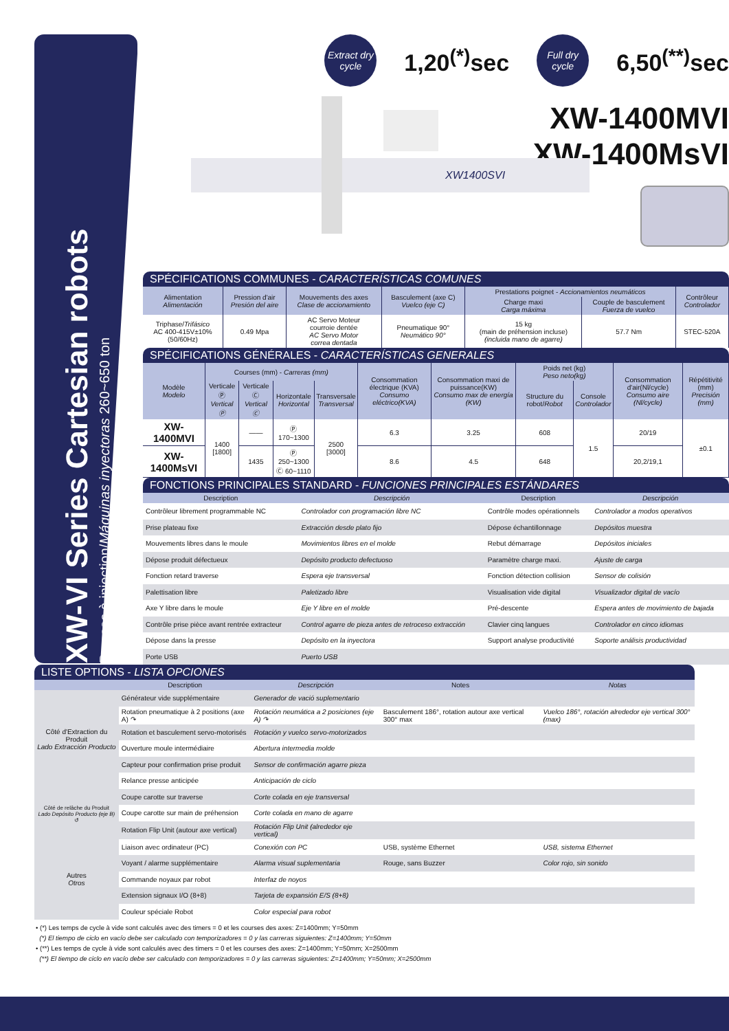XW-VI Series Cartesian robots
Presses à injection/Máquinas inyectoras 260~650 ton
Extract dry cycle
1,20<sup>(*)</sup>sec
Full dry cycle
6,50<sup>(**)</sup>sec
XW-1400MVI
XW-1400MsVI
XW1400SVI
SPÉCIFICATIONS COMMUNES - CARACTERÍSTICAS COMUNES
| Alimentation Alimentación | Pression d'air Presión del aire | Mouvements des axes Clase de accionamiento | Basculement (axe C) Vuelco (eje C) | Prestations poignet - Accionamientos neumáticos | | Contrôleur Controlador |
| --- | --- | --- | --- | --- | --- | --- |
| | | | | Charge maxi Carga máxima | Couple de basculement Fuerza de vuelco | |
| Triphase/ Trifásico AC 400-415V±10% (50/60Hz) | 0.49 Mpa | AC Servo Moteur courroie dentée AC Servo Motor correa dentada | Pneumatique 90° Neumático 90° | 15 kg (main de préhension incluse) (incluida mano de agarre) | 57.7 Nm | STEC-520A |
SPÉCIFICATIONS GÉNÉRALES - CARACTERÍSTICAS GENERALES
| Modèle Modelo | Courses (mm) - Carreras (mm) | | | | Consommation électrique (KVA) Consumo eléctrico(KVA) | Consommation maxi de puissance(KW) Consumo max de energía (KW) | Poids net (kg) Peso neto(kg) | | Consommation d'air(Nl/cycle) Consumo aire (Nl/cycle) | Répétitivité (mm) Precisión (mm) |
| --- | --- | --- | --- | --- | --- | --- | --- | --- | --- | --- |
| | Verticale Ⓟ Vertical Ⓟ | Verticale Ⓒ Vertical Ⓒ | Horizontale Horizontal | Transversale Transversal | | | Structure du robot/ Robot | Console Controlador | | |
| XW-1400MVI | 1400 [1800] | —— | Ⓟ 170~1300 | 2500 [3000] | 6.3 | 3.25 | 608 | 1.5 | 20/19 | ±0.1 |
| XW-1400MsVI | | 1435 | Ⓟ 250~1300 Ⓒ 60~1110 | | 8.6 | 4.5 | 648 | | 20,2/19,1 | |
FONCTIONS PRINCIPALES STANDARD - FUNCIONES PRINCIPALES ESTÁNDARES
| Description | Descripción | Description | Descripción |
| --- | --- | --- | --- |
| Contrôleur librement programmable NC | Controlador con programación libre NC | Contrôle modes opérationnels | Controlador a modos operativos |
| Prise plateau fixe | Extracción desde plato fijo | Dépose échantillonnage | Depósitos muestra |
| Mouvements libres dans le moule | Movimientos libres en el molde | Rebut démarrage | Depósitos iniciales |
| Dépose produit défectueux | Depósito producto defectuoso | Paramètre charge maxi. | Ajuste de carga |
| Fonction retard traverse | Espera eje transversal | Fonction détection collision | Sensor de colisión |
| Palettisation libre | Paletizado libre | Visualisation vide digital | Visualizador digital de vacío |
| Axe Y libre dans le moule | Eje Y libre en el molde | Pré-descente | Espera antes de movimiento de bajada |
| Contrôle prise pièce avant rentrée extracteur | Control agarre de pieza antes de retroceso extracción | Clavier cinq langues | Controlador en cinco idiomas |
| Dépose dans la presse | Depósito en la inyectora | Support analyse productivité | Soporte análisis productividad |
| Porte USB | Puerto USB | | |
LISTE OPTIONS - LISTA OPCIONES
| | Description | Descripción | Notes | Notas |
| --- | --- | --- | --- | --- |
| Côté d'Extraction du Produit Lado Extracción Producto | Générateur vide supplémentaire | Generador de vació suplementario | | |
| | Rotation pneumatique à 2 positions (axe A) ↷ | Rotación neumática a 2 posiciones (eje A) ↷ | Basculement 186°, rotation autour axe vertical 300° max | Vuelco 186°, rotación alrededor eje vertical 300° (max) |
| | Rotation et basculement servo-motorisés | Rotación y vuelco servo-motorizados | | |
| | Ouverture moule intermédiaire | Abertura intermedia molde | | |
| | Capteur pour confirmation prise produit | Sensor de confirmación agarre pieza | | |
| | Relance presse anticipée | Anticipación de ciclo | | |
| Côté de relâche du Produit Lado Depósito Producto (eje B) ↺ | Coupe carotte sur traverse | Corte colada en eje transversal | | |
| | Coupe carotte sur main de préhension | Corte colada en mano de agarre | | |
| | Rotation Flip Unit (autour axe vertical) | Rotación Flip Unit (alrededor eje vertical) | | |
| Autres Otros | Liaison avec ordinateur (PC) | Conexión con PC | USB, système Ethernet | USB, sistema Ethernet |
| | Voyant / alarme supplémentaire | Alarma visual suplementaria | Rouge, sans Buzzer | Color rojo, sin sonido |
| | Commande noyaux par robot | Interfaz de noyos | | |
| | Extension signaux I/O (8+8) | Tarjeta de expansión E/S (8+8) | | |
| | Couleur spéciale Robot | Color especial para robot | | |
• (*) Les temps de cycle à vide sont calculés avec des timers = 0 et les courses des axes: Z=1400mm; Y=50mm
(*) El tiempo de ciclo en vacío debe ser calculado con temporizadores = 0 y las carreras siguientes: Z=1400mm; Y=50mm
• (**) Les temps de cycle à vide sont calculés avec des timers = 0 et les courses des axes: Z=1400mm; Y=50mm; X=2500mm
(**) El tiempo de ciclo en vacío debe ser calculado con temporizadores = 0 y las carreras siguientes: Z=1400mm; Y=50mm; X=2500mm